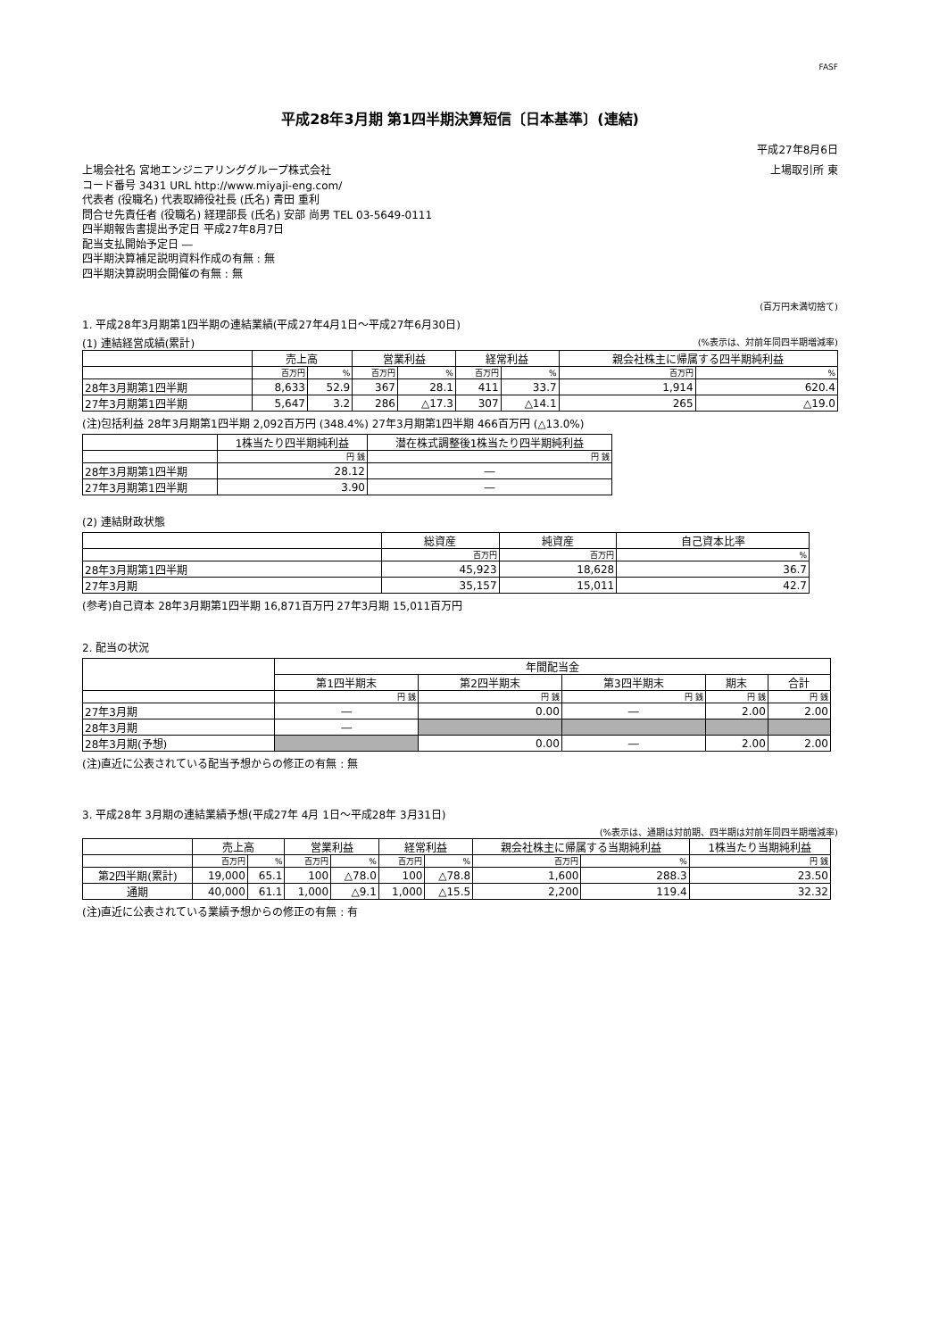FASF
平成28年3月期 第1四半期決算短信〔日本基準〕(連結)
平成27年8月6日
上場会社名 宮地エンジニアリンググループ株式会社 上場取引所 東
コード番号 3431 URL http://www.miyaji-eng.com/
代表者 (役職名) 代表取締役社長 (氏名) 青田 重利
問合せ先責任者 (役職名) 経理部長 (氏名) 安部 尚男 TEL 03-5649-0111
四半期報告書提出予定日 平成27年8月7日
配当支払開始予定日 ―
四半期決算補足説明資料作成の有無 : 無
四半期決算説明会開催の有無 : 無
(百万円未満切捨て)
1. 平成28年3月期第1四半期の連結業績(平成27年4月1日～平成27年6月30日)
(1) 連結経営成績(累計) (%表示は、対前年同四半期増減率)
| | 売上高 | | 営業利益 | | 経常利益 | | 親会社株主に帰属する四半期純利益 | |
| --- | --- | --- | --- | --- | --- | --- | --- | --- |
| | 百万円 | % | 百万円 | % | 百万円 | % | 百万円 | % |
| 28年3月期第1四半期 | 8,633 | 52.9 | 367 | 28.1 | 411 | 33.7 | 1,914 | 620.4 |
| 27年3月期第1四半期 | 5,647 | 3.2 | 286 | △17.3 | 307 | △14.1 | 265 | △19.0 |
(注)包括利益 28年3月期第1四半期 2,092百万円 (348.4%) 27年3月期第1四半期 466百万円 (△13.0%)
| | 1株当たり四半期純利益 | 潜在株式調整後1株当たり四半期純利益 |
| --- | --- | --- |
| | 円 銭 | 円 銭 |
| 28年3月期第1四半期 | 28.12 | ― |
| 27年3月期第1四半期 | 3.90 | ― |
(2) 連結財政状態
| | 総資産 | 純資産 | 自己資本比率 |
| --- | --- | --- | --- |
| | 百万円 | 百万円 | % |
| 28年3月期第1四半期 | 45,923 | 18,628 | 36.7 |
| 27年3月期 | 35,157 | 15,011 | 42.7 |
(参考)自己資本 28年3月期第1四半期 16,871百万円 27年3月期 15,011百万円
2. 配当の状況
| | 年間配当金 | | | | |
| --- | --- | --- | --- | --- | --- |
| | 第1四半期末 | 第2四半期末 | 第3四半期末 | 期末 | 合計 |
| | 円 銭 | 円 銭 | 円 銭 | 円 銭 | 円 銭 |
| 27年3月期 | ― | 0.00 | ― | 2.00 | 2.00 |
| 28年3月期 | ― | | | | |
| 28年3月期(予想) | | 0.00 | ― | 2.00 | 2.00 |
(注)直近に公表されている配当予想からの修正の有無 : 無
3. 平成28年 3月期の連結業績予想(平成27年 4月 1日～平成28年 3月31日)
(%表示は、通期は対前期、四半期は対前年同四半期増減率)
| | 売上高 | | 営業利益 | | 経常利益 | | 親会社株主に帰属する当期純利益 | | 1株当たり当期純利益 |
| --- | --- | --- | --- | --- | --- | --- | --- | --- | --- |
| | 百万円 | % | 百万円 | % | 百万円 | % | 百万円 | % | 円 銭 |
| 第2四半期(累計) | 19,000 | 65.1 | 100 | △78.0 | 100 | △78.8 | 1,600 | 288.3 | 23.50 |
| 通期 | 40,000 | 61.1 | 1,000 | △9.1 | 1,000 | △15.5 | 2,200 | 119.4 | 32.32 |
(注)直近に公表されている業績予想からの修正の有無 : 有